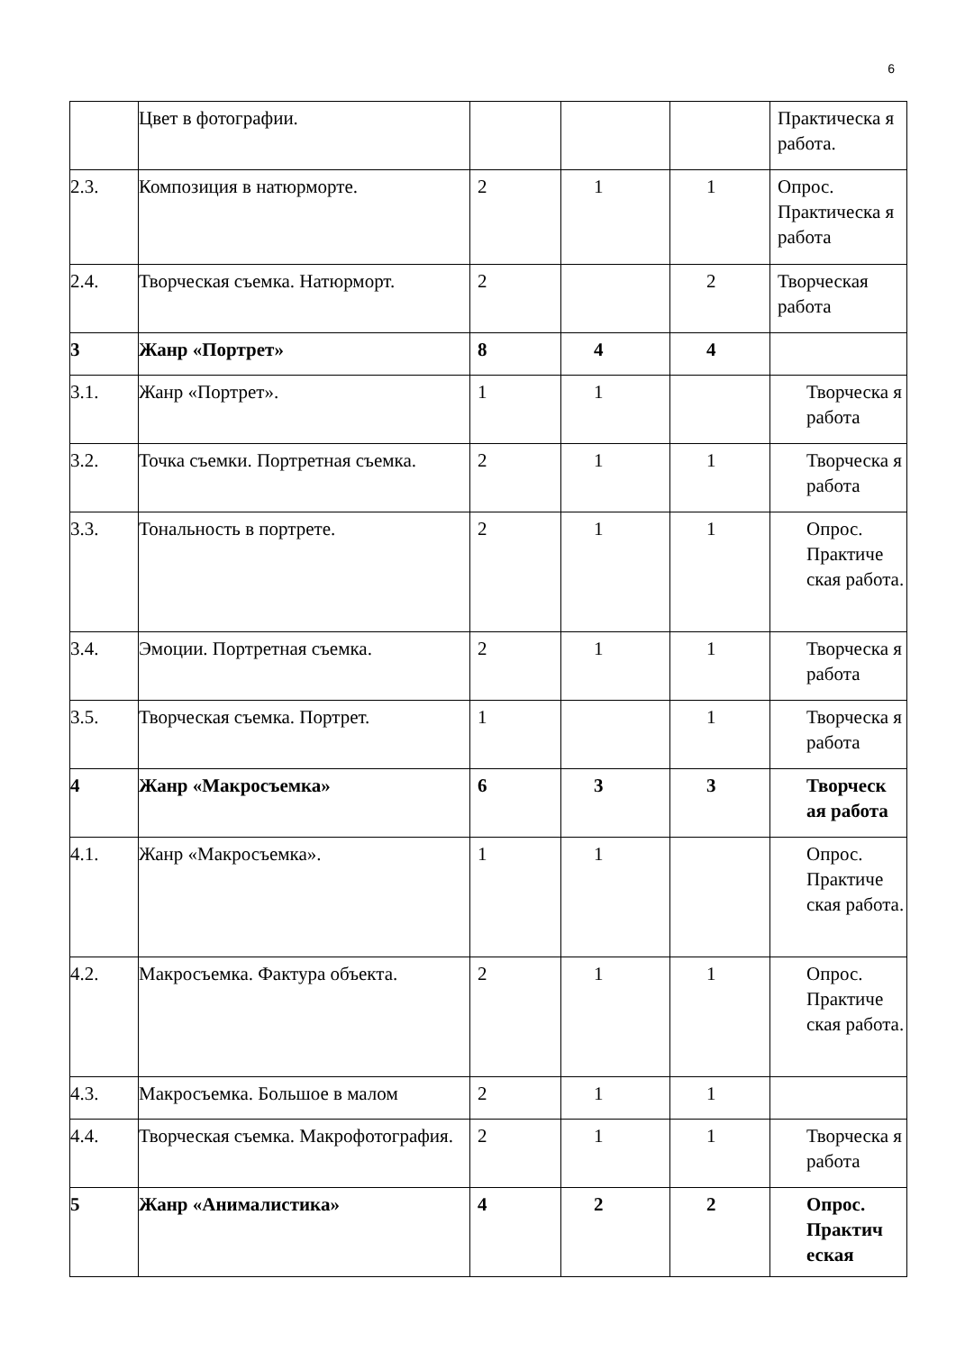6
| | Цвет в фотографии. | | | | Практическа я работа. |
| 2.3. | Композиция в натюрморте. | 2 | 1 | 1 | Опрос. Практическа я работа |
| 2.4. | Творческая съемка. Натюрморт. | 2 | | 2 | Творческая работа |
| 3 | Жанр «Портрет» | 8 | 4 | 4 | |
| 3.1. | Жанр «Портрет». | 1 | 1 | | Творческа я работа |
| 3.2. | Точка съемки. Портретная съемка. | 2 | 1 | 1 | Творческа я работа |
| 3.3. | Тональность в портрете. | 2 | 1 | 1 | Опрос. Практиче ская работа. |
| 3.4. | Эмоции. Портретная съемка. | 2 | 1 | 1 | Творческа я работа |
| 3.5. | Творческая съемка. Портрет. | 1 | | 1 | Творческа я работа |
| 4 | Жанр «Макросъемка» | 6 | 3 | 3 | Творческ ая работа |
| 4.1. | Жанр «Макросъемка». | 1 | 1 | | Опрос. Практиче ская работа. |
| 4.2. | Макросъемка. Фактура объекта. | 2 | 1 | 1 | Опрос. Практиче ская работа. |
| 4.3. | Макросъемка. Большое в малом | 2 | 1 | 1 | |
| 4.4. | Творческая съемка. Макрофотография. | 2 | 1 | 1 | Творческа я работа |
| 5 | Жанр «Анималистика» | 4 | 2 | 2 | Опрос. Практич еская |